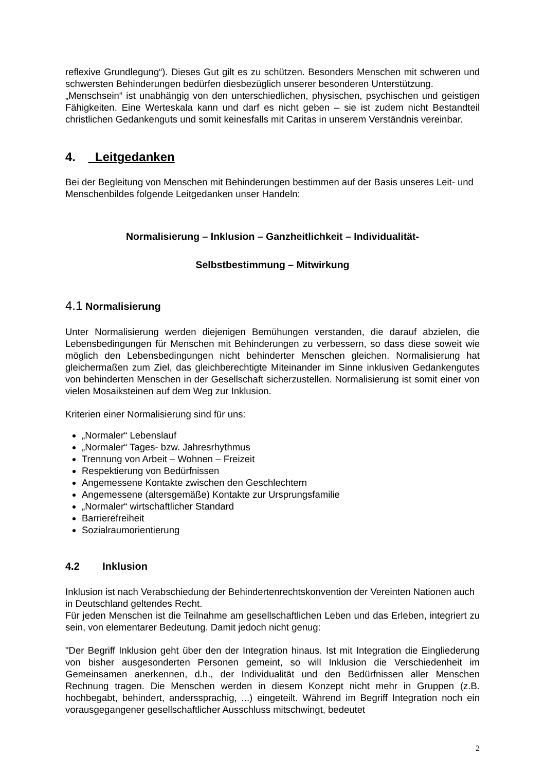reflexive Grundlegung“). Dieses Gut gilt es zu schützen. Besonders Menschen mit schweren und schwersten Behinderungen bedürfen diesbezüglich unserer besonderen Unterstützung.
„Menschsein“ ist unabhängig von den unterschiedlichen, physischen, psychischen und geistigen Fähigkeiten. Eine Werteskala kann und darf es nicht geben – sie ist zudem nicht Bestandteil christlichen Gedankenguts und somit keinesfalls mit Caritas in unserem Verständnis vereinbar.
4. Leitgedanken
Bei der Begleitung von Menschen mit Behinderungen bestimmen auf der Basis unseres Leit- und Menschenbildes folgende Leitgedanken unser Handeln:
Normalisierung – Inklusion – Ganzheitlichkeit – Individualität-
Selbstbestimmung – Mitwirkung
4.1 Normalisierung
Unter Normalisierung werden diejenigen Bemühungen verstanden, die darauf abzielen, die Lebensbedingungen für Menschen mit Behinderungen zu verbessern, so dass diese soweit wie möglich den Lebensbedingungen nicht behinderter Menschen gleichen. Normalisierung hat gleichermaßen zum Ziel, das gleichberechtigte Miteinander im Sinne inklusiven Gedankengutes von behinderten Menschen in der Gesellschaft sicherzustellen. Normalisierung ist somit einer von vielen Mosaiksteinen auf dem Weg zur Inklusion.
Kriterien einer Normalisierung sind für uns:
„Normaler“ Lebenslauf
„Normaler“ Tages- bzw. Jahresrhythmus
Trennung von Arbeit – Wohnen – Freizeit
Respektierung von Bedürfnissen
Angemessene Kontakte zwischen den Geschlechtern
Angemessene (altersgemäße) Kontakte zur Ursprungsfamilie
„Normaler“ wirtschaftlicher Standard
Barrierefreiheit
Sozialraumorientierung
4.2 Inklusion
Inklusion ist nach Verabschiedung der Behindertenrechtskonvention der Vereinten Nationen auch in Deutschland geltendes Recht.
Für jeden Menschen ist die Teilnahme am gesellschaftlichen Leben und das Erleben, integriert zu sein, von elementarer Bedeutung. Damit jedoch nicht genug:
"Der Begriff Inklusion geht über den der Integration hinaus. Ist mit Integration die Eingliederung von bisher ausgesonderten Personen gemeint, so will Inklusion die Verschiedenheit im Gemeinsamen anerkennen, d.h., der Individualität und den Bedürfnissen aller Menschen Rechnung tragen. Die Menschen werden in diesem Konzept nicht mehr in Gruppen (z.B. hochbegabt, behindert, anderssprachig, ...) eingeteilt. Während im Begriff Integration noch ein vorausgegangener gesellschaftlicher Ausschluss mitschwingt, bedeutet
2